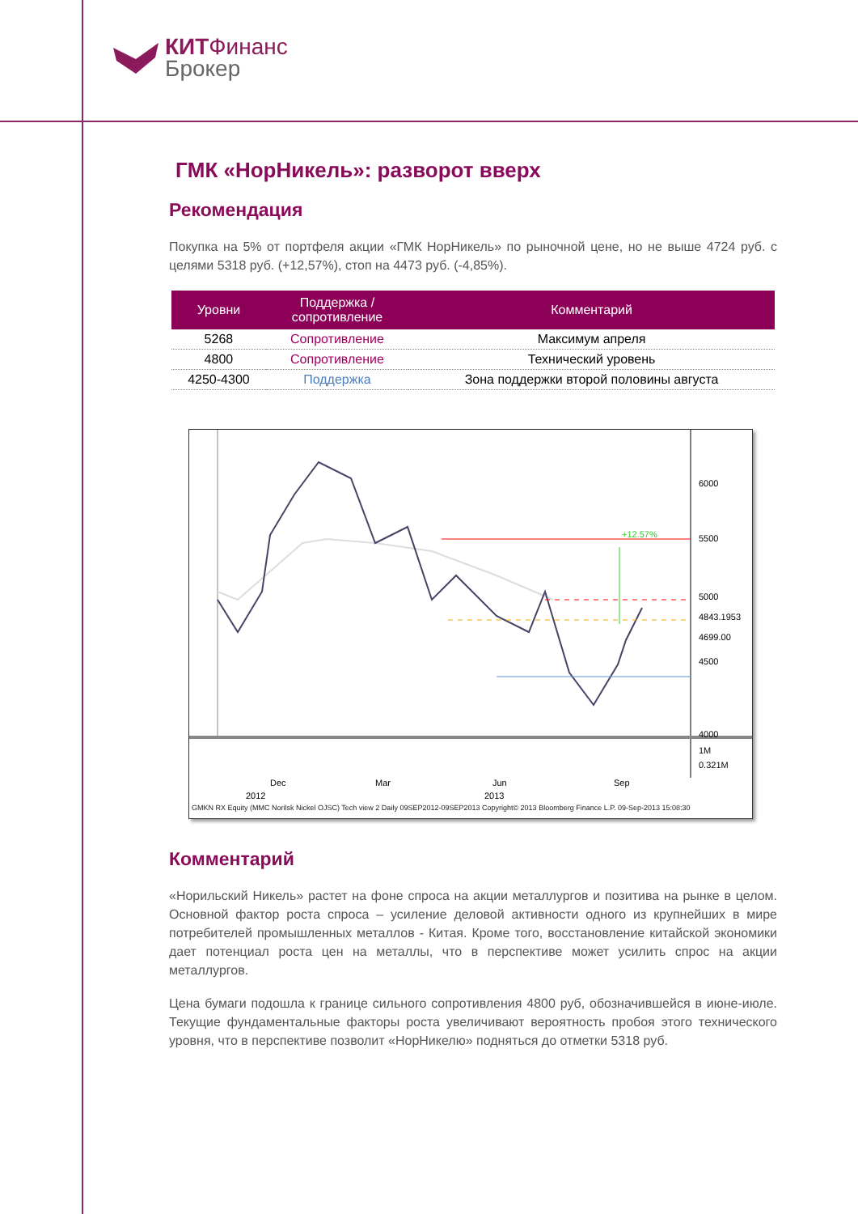КИТФинанс
Брокер
ГМК «НорНикель»: разворот вверх
Рекомендация
Покупка на 5% от портфеля акции «ГМК НорНикель» по рыночной цене, но не выше 4724 руб. с целями 5318 руб. (+12,57%), стоп на 4473 руб. (-4,85%).
| Уровни | Поддержка / сопротивление | Комментарий |
| --- | --- | --- |
| 5268 | Сопротивление | Максимум апреля |
| 4800 | Сопротивление | Технический уровень |
| 4250-4300 | Поддержка | Зона поддержки второй половины августа |
+12.57%
6000
5500
5000
4843.1953
4699.00
4500
4000
1M
0.321M
Dec
Mar
Jun
Sep
2012
2013
GMKN RX Equity (MMC Norilsk Nickel OJSC) Tech view 2 Daily 09SEP2012-09SEP2013 Copyright© 2013 Bloomberg Finance L.P. 09-Sep-2013 15:08:30
Комментарий
«Норильский Никель» растет на фоне спроса на акции металлургов и позитива на рынке в целом. Основной фактор роста спроса – усиление деловой активности одного из крупнейших в мире потребителей промышленных металлов - Китая. Кроме того, восстановление китайской экономики дает потенциал роста цен на металлы, что в перспективе может усилить спрос на акции металлургов.
Цена бумаги подошла к границе сильного сопротивления 4800 руб, обозначившейся в июне-июле. Текущие фундаментальные факторы роста увеличивают вероятность пробоя этого технического уровня, что в перспективе позволит «НорНикелю» подняться до отметки 5318 руб.